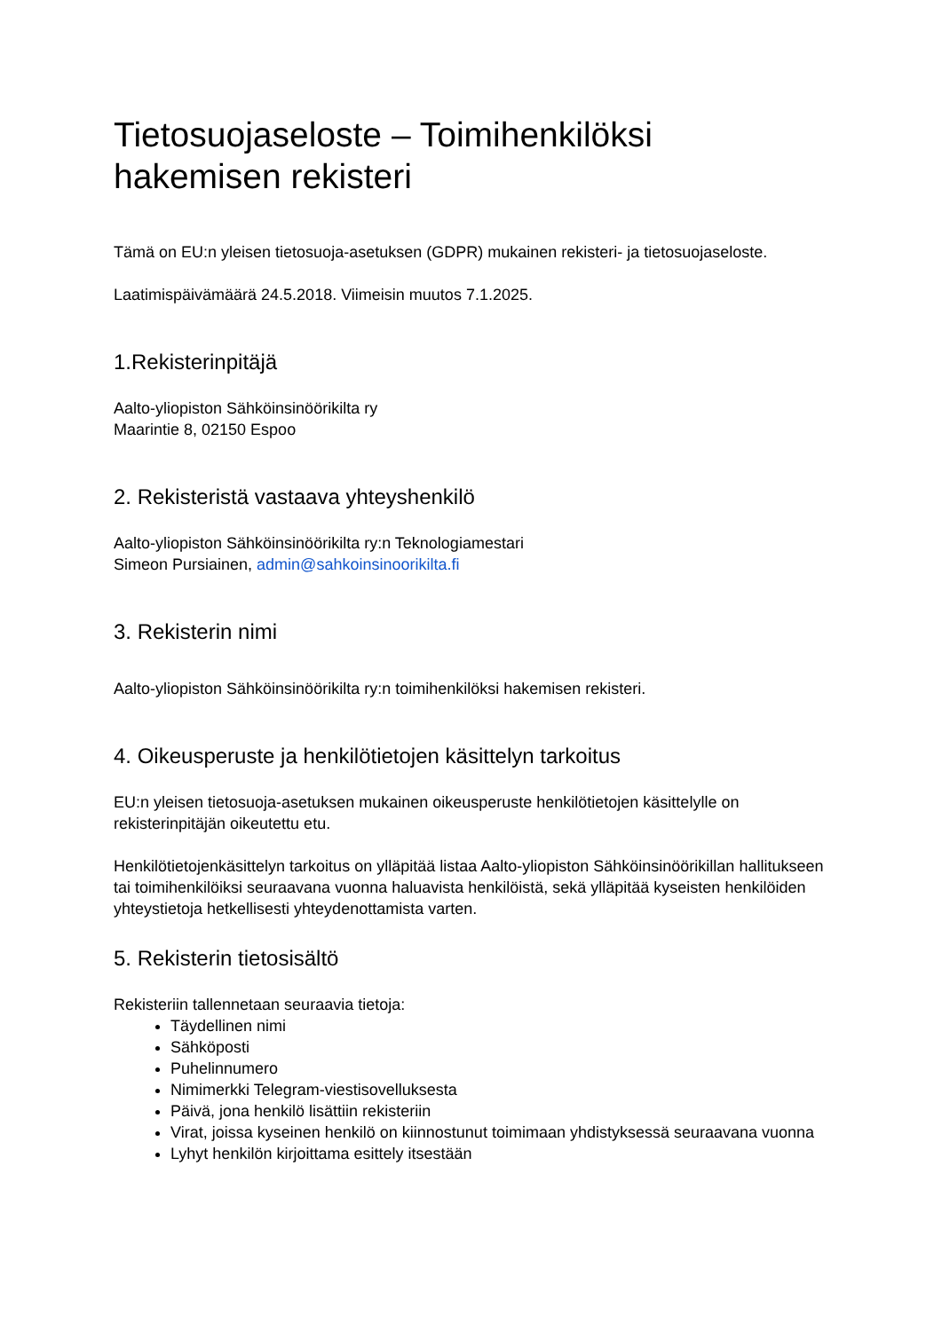Tietosuojaseloste – Toimihenkilöksi
hakemisen rekisteri
Tämä on EU:n yleisen tietosuoja-asetuksen (GDPR) mukainen rekisteri- ja tietosuojaseloste.
Laatimispäivämäärä 24.5.2018. Viimeisin muutos 7.1.2025.
1.Rekisterinpitäjä
Aalto-yliopiston Sähköinsinöörikilta ry
Maarintie 8, 02150 Espoo
2. Rekisteristä vastaava yhteyshenkilö
Aalto-yliopiston Sähköinsinöörikilta ry:n Teknologiamestari
Simeon Pursiainen, admin@sahkoinsinoorikilta.fi
3. Rekisterin nimi
Aalto-yliopiston Sähköinsinöörikilta ry:n toimihenkilöksi hakemisen rekisteri.
4. Oikeusperuste ja henkilötietojen käsittelyn tarkoitus
EU:n yleisen tietosuoja-asetuksen mukainen oikeusperuste henkilötietojen käsittelylle on rekisterinpitäjän oikeutettu etu.
Henkilötietojenkäsittelyn tarkoitus on ylläpitää listaa Aalto-yliopiston Sähköinsinöörikillan hallitukseen tai toimihenkilöiksi seuraavana vuonna haluavista henkilöistä, sekä ylläpitää kyseisten henkilöiden yhteystietoja hetkellisesti yhteydenottamista varten.
5. Rekisterin tietosisältö
Rekisteriin tallennetaan seuraavia tietoja:
Täydellinen nimi
Sähköposti
Puhelinnumero
Nimimerkki Telegram-viestisovelluksesta
Päivä, jona henkilö lisättiin rekisteriin
Virat, joissa kyseinen henkilö on kiinnostunut toimimaan yhdistyksessä seuraavana vuonna
Lyhyt henkilön kirjoittama esittely itsestään